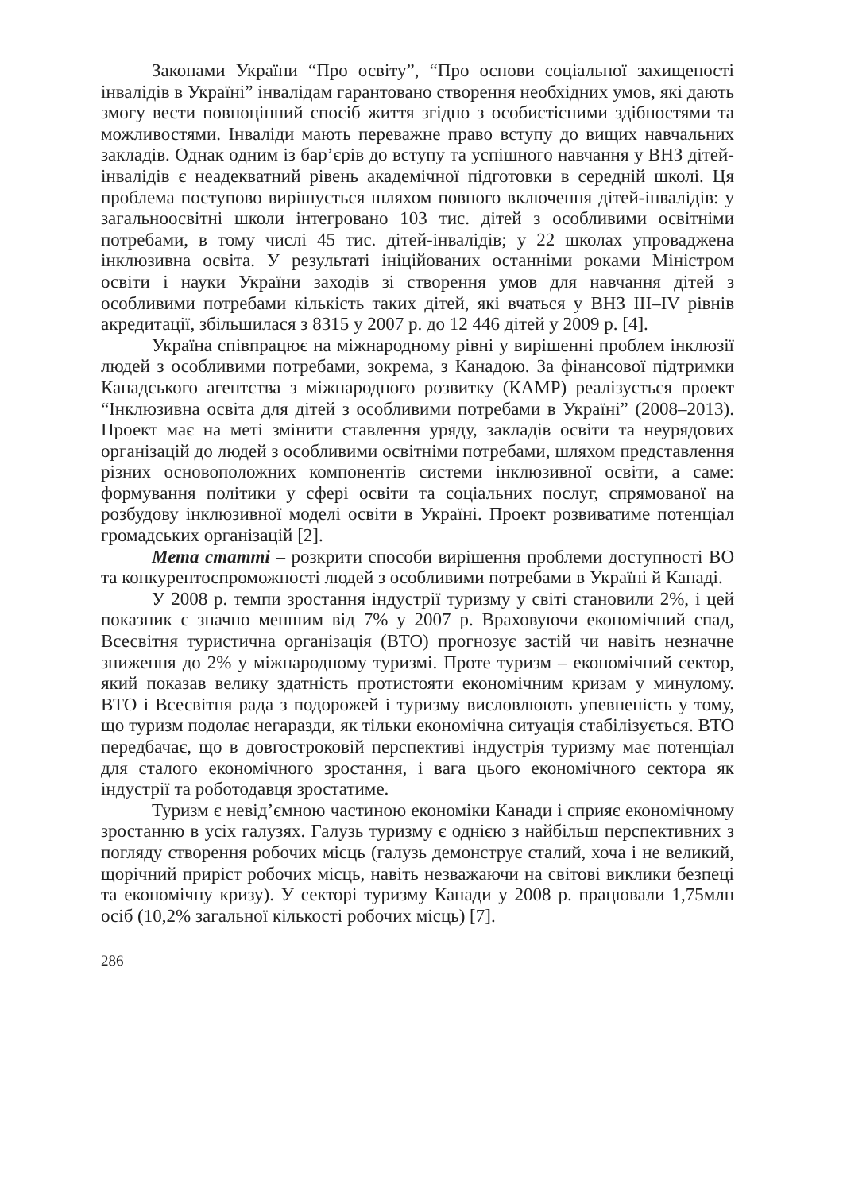Законами України “Про освіту”, “Про основи соціальної захищеності інвалідів в Україні” інвалідам гарантовано створення необхідних умов, які дають змогу вести повноцінний спосіб життя згідно з особистісними здібностями та можливостями. Інваліди мають переважне право вступу до вищих навчальних закладів. Однак одним із бар’єрів до вступу та успішного навчання у ВНЗ дітей-інвалідів є неадекватний рівень академічної підготовки в середній школі. Ця проблема поступово вирішується шляхом повного включення дітей-інвалідів: у загальноосвітні школи інтегровано 103 тис. дітей з особливими освітніми потребами, в тому числі 45 тис. дітей-інвалідів; у 22 школах упроваджена інклюзивна освіта. У результаті ініційованих останніми роками Міністром освіти і науки України заходів зі створення умов для навчання дітей з особливими потребами кількість таких дітей, які вчаться у ВНЗ III–IV рівнів акредитації, збільшилася з 8315 у 2007 р. до 12 446 дітей у 2009 р. [4].
Україна співпрацює на міжнародному рівні у вирішенні проблем інклюзії людей з особливими потребами, зокрема, з Канадою. За фінансової підтримки Канадського агентства з міжнародного розвитку (КАМР) реалізується проект “Інклюзивна освіта для дітей з особливими потребами в Україні” (2008–2013). Проект має на меті змінити ставлення уряду, закладів освіти та неурядових організацій до людей з особливими освітніми потребами, шляхом представлення різних основоположних компонентів системи інклюзивної освіти, а саме: формування політики у сфері освіти та соціальних послуг, спрямованої на розбудову інклюзивної моделі освіти в Україні. Проект розвиватиме потенціал громадських організацій [2].
Мета статті – розкрити способи вирішення проблеми доступності ВО та конкурентоспроможності людей з особливими потребами в Україні й Канаді.
У 2008 р. темпи зростання індустрії туризму у світі становили 2%, і цей показник є значно меншим від 7% у 2007 р. Враховуючи економічний спад, Всесвітня туристична організація (ВТО) прогнозує застій чи навіть незначне зниження до 2% у міжнародному туризмі. Проте туризм – економічний сектор, який показав велику здатність протистояти економічним кризам у минулому. ВТО і Всесвітня рада з подорожей і туризму висловлюють упевненість у тому, що туризм подолає негаразди, як тільки економічна ситуація стабілізується. ВТО передбачає, що в довгостроковій перспективі індустрія туризму має потенціал для сталого економічного зростання, і вага цього економічного сектора як індустрії та роботодавця зростатиме.
Туризм є невід’ємною частиною економіки Канади і сприяє економічному зростанню в усіх галузях. Галузь туризму є однією з найбільш перспективних з погляду створення робочих місць (галузь демонструє сталий, хоча і не великий, щорічний приріст робочих місць, навіть незважаючи на світові виклики безпеці та економічну кризу). У секторі туризму Канади у 2008 р. працювали 1,75млн осіб (10,2% загальної кількості робочих місць) [7].
286